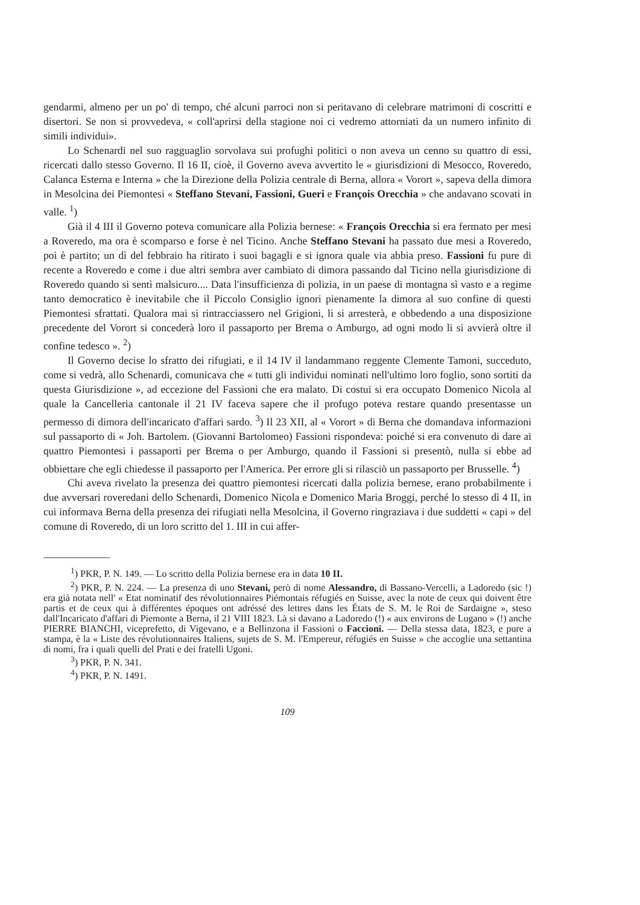gendarmi, almeno per un po' di tempo, ché alcuni parroci non si peritavano di celebrare matrimoni di coscritti e disertori. Se non si provvedeva, « coll'aprirsi della stagione noi ci vedremo attorniati da un numero infinito di simili individui».
Lo Schenardi nel suo ragguaglio sorvolava sui profughi politici o non aveva un cenno su quattro di essi, ricercati dallo stesso Governo. Il 16 II, cioè, il Governo aveva avvertito le « giurisdizioni di Mesocco, Roveredo, Calanca Esterna e Interna » che la Direzione della Polizia centrale di Berna, allora « Vorort », sapeva della dimora in Mesolcina dei Piemontesi « Steffano Stevani, Fassioni, Gueri e François Orecchia » che andavano scovati in valle. <sup>1</sup>)
Già il 4 III il Governo poteva comunicare alla Polizia bernese: « François Orecchia si era fermato per mesi a Roveredo, ma ora è scomparso e forse è nel Ticino. Anche Steffano Stevani ha passato due mesi a Roveredo, poi è partito; un dì del febbraio ha ritirato i suoi bagagli e si ignora quale via abbia preso. Fassioni fu pure di recente a Roveredo e come i due altri sembra aver cambiato di dimora passando dal Ticino nella giurisdizione di Roveredo quando si sentì malsicuro.... Data l'insufficienza di polizia, in un paese di montagna sì vasto e a regime tanto democratico è inevitabile che il Piccolo Consiglio ignori pienamente la dimora al suo confine di questi Piemontesi sfrattati. Qualora mai si rintracciassero nel Grigioni, li si arresterà, e obbedendo a una disposizione precedente del Vorort si concederà loro il passaporto per Brema o Amburgo, ad ogni modo li si avvierà oltre il confine tedesco ». <sup>2</sup>)
Il Governo decise lo sfratto dei rifugiati, e il 14 IV il landammano reggente Clemente Tamoni, succeduto, come si vedrà, allo Schenardi, comunicava che « tutti gli individui nominati nell'ultimo loro foglio, sono sortiti da questa Giurisdizione », ad eccezione del Fassioni che era malato. Di costui si era occupato Domenico Nicola al quale la Cancelleria cantonale il 21 IV faceva sapere che il profugo poteva restare quando presentasse un permesso di dimora dell'incaricato d'affari sardo. <sup>3</sup>) Il 23 XII, al « Vorort » di Berna che domandava informazioni sul passaporto di « Joh. Bartolem. (Giovanni Bartolomeo) Fassioni rispondeva: poiché si era convenuto di dare ai quattro Piemontesi i passaporti per Brema o per Amburgo, quando il Fassioni si presentò, nulla si ebbe ad obbiettare che egli chiedesse il passaporto per l'America. Per errore gli si rilasciò un passaporto per Brusselle. <sup>4</sup>)
Chi aveva rivelato la presenza dei quattro piemontesi ricercati dalla polizia bernese, erano probabilmente i due avversari roveredani dello Schenardi, Domenico Nicola e Domenico Maria Broggi, perché lo stesso dì 4 II, in cui informava Berna della presenza dei rifugiati nella Mesolcina, il Governo ringraziava i due suddetti « capi » del comune di Roveredo, di un loro scritto del 1. III in cui affer-
<sup>1</sup>) PKR, P. N. 149. — Lo scritto della Polizia bernese era in data 10 II.
<sup>2</sup>) PKR, P. N. 224. — La presenza di uno Stevani, però di nome Alessandro, di Bassano-Vercelli, a Ladoredo (sic !) era già notata nell' « Etat nominatif des révolutionnaires Piémontais réfugiés en Suisse, avec la note de ceux qui doivent être partis et de ceux qui à différentes époques ont adréssé des lettres dans les États de S. M. le Roi de Sardaigne », steso dall'Incaricato d'affari di Piemonte a Berna, il 21 VIII 1823. Là si davano a Ladoredo (!) « aux environs de Lugano » (!) anche PIERRE BIANCHI, viceprefetto, di Vigevano, e a Bellinzona il Fassioni o Faccioni. — Della stessa data, 1823, e pure a stampa, è la « Liste des révolutionnaires Italiens, sujets de S. M. l'Empereur, réfugiés en Suisse » che accoglie una settantina di nomi, fra i quali quelli del Prati e dei fratelli Ugoni.
<sup>3</sup>) PKR, P. N. 341.
<sup>4</sup>) PKR, P. N. 1491.
109